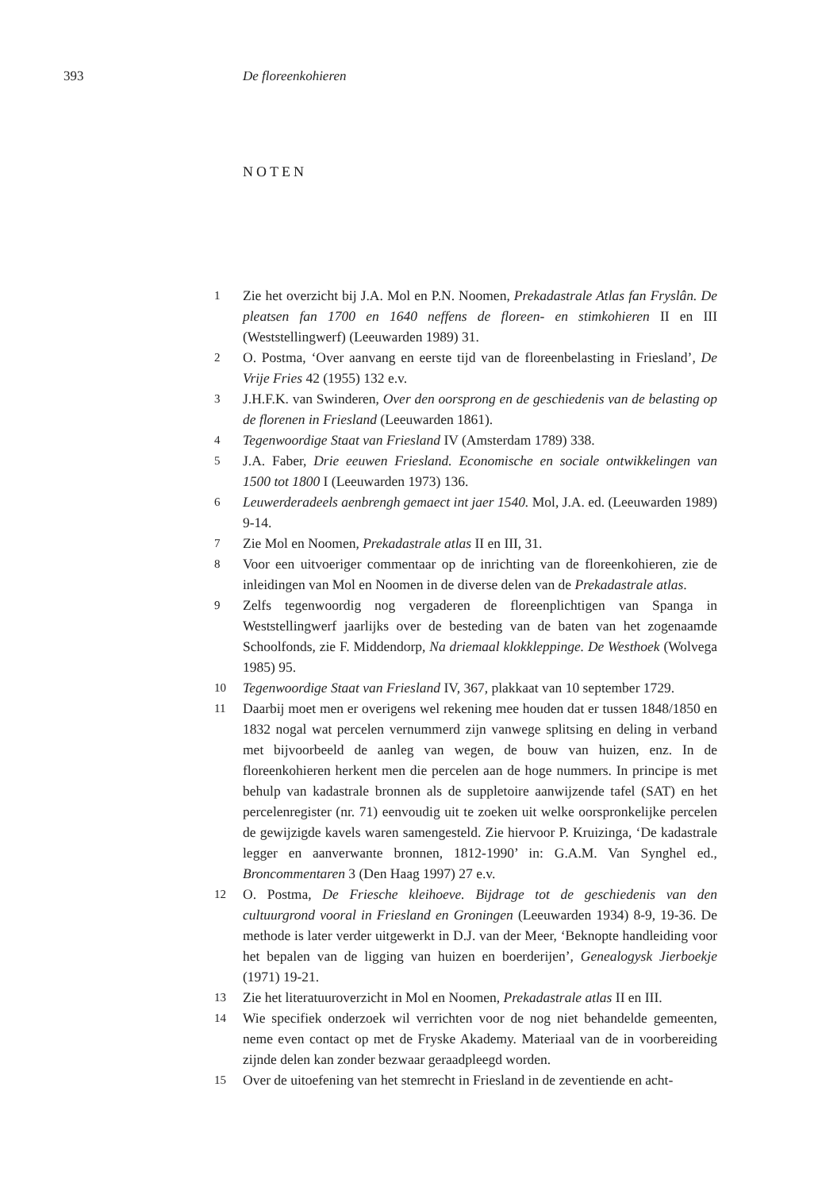393 De floreenkohieren
NOTEN
1 Zie het overzicht bij J.A. Mol en P.N. Noomen, Prekadastrale Atlas fan Fryslân. De pleatsen fan 1700 en 1640 neffens de floreen- en stimkohieren II en III (Weststellingwerf) (Leeuwarden 1989) 31.
2 O. Postma, ‘Over aanvang en eerste tijd van de floreenbelasting in Friesland’, De Vrije Fries 42 (1955) 132 e.v.
3 J.H.F.K. van Swinderen, Over den oorsprong en de geschiedenis van de belasting op de florenen in Friesland (Leeuwarden 1861).
4 Tegenwoordige Staat van Friesland IV (Amsterdam 1789) 338.
5 J.A. Faber, Drie eeuwen Friesland. Economische en sociale ontwikkelingen van 1500 tot 1800 I (Leeuwarden 1973) 136.
6 Leuwerderadeels aenbrengh gemaect int jaer 1540. Mol, J.A. ed. (Leeuwarden 1989) 9-14.
7 Zie Mol en Noomen, Prekadastrale atlas II en III, 31.
8 Voor een uitvoeriger commentaar op de inrichting van de floreenkohieren, zie de inleidingen van Mol en Noomen in de diverse delen van de Prekadastrale atlas.
9 Zelfs tegenwoordig nog vergaderen de floreenplichtigen van Spanga in Weststellingwerf jaarlijks over de besteding van de baten van het zogenaamde Schoolfonds, zie F. Middendorp, Na driemaal klokkleppinge. De Westhoek (Wolvega 1985) 95.
10 Tegenwoordige Staat van Friesland IV, 367, plakkaat van 10 september 1729.
11 Daarbij moet men er overigens wel rekening mee houden dat er tussen 1848/1850 en 1832 nogal wat percelen vernummerd zijn vanwege splitsing en deling in verband met bijvoorbeeld de aanleg van wegen, de bouw van huizen, enz. In de floreenkohieren herkent men die percelen aan de hoge nummers. In principe is met behulp van kadastrale bronnen als de suppletoire aanwijzende tafel (SAT) en het percelenregister (nr. 71) eenvoudig uit te zoeken uit welke oorspronkelijke percelen de gewijzigde kavels waren samengesteld. Zie hiervoor P. Kruizinga, ‘De kadastrale legger en aanverwante bronnen, 1812-1990’ in: G.A.M. Van Synghel ed., Broncommentaren 3 (Den Haag 1997) 27 e.v.
12 O. Postma, De Friesche kleihoeve. Bijdrage tot de geschiedenis van den cultuurgrond vooral in Friesland en Groningen (Leeuwarden 1934) 8-9, 19-36. De methode is later verder uitgewerkt in D.J. van der Meer, ‘Beknopte handleiding voor het bepalen van de ligging van huizen en boerderijen’, Genealogysk Jierboekje (1971) 19-21.
13 Zie het literatuuroverzicht in Mol en Noomen, Prekadastrale atlas II en III.
14 Wie specifiek onderzoek wil verrichten voor de nog niet behandelde gemeenten, neme even contact op met de Fryske Akademy. Materiaal van de in voorbereiding zijnde delen kan zonder bezwaar geraadpleegd worden.
15 Over de uitoefening van het stemrecht in Friesland in de zeventiende en acht-